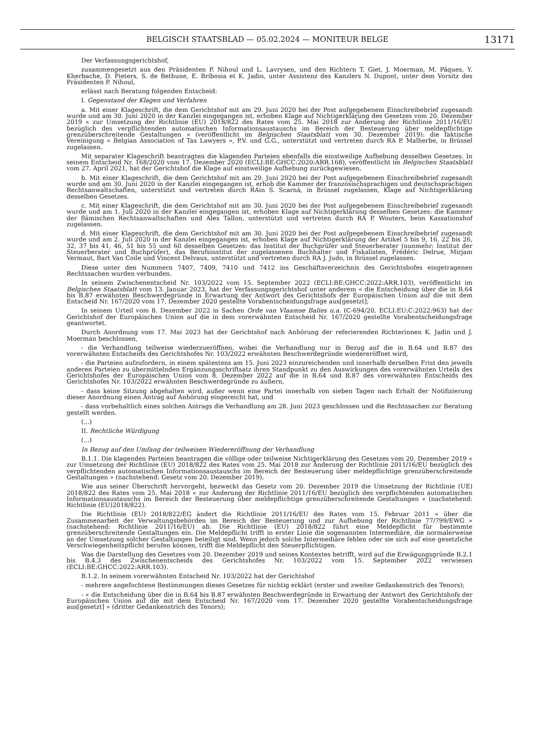BELGISCH STAATSBLAD — 05.02.2024 — MONITEUR BELGE
13171
Der Verfassungsgerichtshof,
zusammengesetzt aus den Präsidenten P. Nihoul und L. Lavrysen, und den Richtern T. Giet, J. Moerman, M. Pâques, Y. Kherbache, D. Pieters, S. de Bethune, E. Bribosia et K. Jadin, unter Assistenz des Kanzlers N. Dupont, unter dem Vorsitz des Präsidenten P. Nihoul,
erlässt nach Beratung folgenden Entscheid:
I. Gegenstand der Klagen und Verfahren
a. Mit einer Klageschrift, die dem Gerichtshof mit am 29. Juni 2020 bei der Post aufgegebenem Einschreibebrief zugesandt wurde und am 30. Juni 2020 in der Kanzlei eingegangen ist, erhoben Klage auf Nichtigerklärung des Gesetzes vom 20. Dezember 2019 « zur Umsetzung der Richtlinie (EU) 2018/822 des Rates vom 25. Mai 2018 zur Änderung der Richtlinie 2011/16/EU bezüglich des verpflichtenden automatischen Informationsaustauschs im Bereich der Besteuerung über meldepflichtige grenzüberschreitende Gestaltungen » (veröffentlicht im Belgischen Staatsblatt vom 30. Dezember 2019): die faktische Vereinigung « Belgian Association of Tax Lawyers », P.V. und G.G., unterstützt und vertreten durch RA P. Malherbe, in Brüssel zugelassen.
Mit separater Klageschrift beantragten die klagenden Parteien ebenfalls die einstweilige Aufhebung desselben Gesetzes. In seinem Entscheid Nr. 168/2020 vom 17. Dezember 2020 (ECLI:BE:GHCC:2020:ARR.168), veröffentlicht im Belgischen Staatsblatt vom 27. April 2021, hat der Gerichtshof die Klage auf einstweilige Aufhebung zurückgewiesen.
b. Mit einer Klageschrift, die dem Gerichtshof mit am 29. Juni 2020 bei der Post aufgegebenem Einschreibebrief zugesandt wurde und am 30. Juni 2020 in der Kanzlei eingegangen ist, erhob die Kammer der französischsprachigen und deutschsprachigen Rechtsanwaltschaften, unterstützt und vertreten durch RAin S. Scarnà, in Brüssel zugelassen, Klage auf Nichtigerklärung desselben Gesetzes.
c. Mit einer Klageschrift, die dem Gerichtshof mit am 30. Juni 2020 bei der Post aufgegebenem Einschreibebrief zugesandt wurde und am 1. Juli 2020 in der Kanzlei eingegangen ist, erhoben Klage auf Nichtigerklärung desselben Gesetzes: die Kammer der flämischen Rechtsanwaltschaften und Alex Tallon, unterstützt und vertreten durch RA P. Wouters, beim Kassationshof zugelassen.
d. Mit einer Klageschrift, die dem Gerichtshof mit am 30. Juni 2020 bei der Post aufgegebenem Einschreibebrief zugesandt wurde und am 2. Juli 2020 in der Kanzlei eingegangen ist, erhoben Klage auf Nichtigerklärung der Artikel 5 bis 9, 16, 22 bis 26, 32, 37 bis 41, 46, 51 bis 55 und 60 desselben Gesetzes: das Institut der Buchprüfer und Steuerberater (nunmehr: Institut der Steuerberater und Buchprüfer), das Berufsinstitut der zugelassenen Buchhalter und Fiskalisten, Frédéric Delrue, Mirjam Vermaut, Bart Van Coile und Vincent Delvaux, unterstützt und vertreten durch RA J. Judo, in Brüssel zugelassen.
Diese unter den Nummern 7407, 7409, 7410 und 7412 ins Geschäftsverzeichnis des Gerichtshofes eingetragenen Rechtssachen wurden verbunden.
In seinem Zwischenentscheid Nr. 103/2022 vom 15. September 2022 (ECLI:BE:GHCC:2022:ARR.103), veröffentlicht im Belgischen Staatsblatt vom 13. Januar 2023, hat der Verfassungsgerichtshof unter anderem « die Entscheidung über die in B.64 bis B.87 erwähnten Beschwerdegründe in Erwartung der Antwort des Gerichtshofs der Europäischen Union auf die mit dem Entscheid Nr. 167/2020 vom 17. Dezember 2020 gestellte Vorabentscheidungsfrage aus[gesetzt];
In seinem Urteil vom 8. Dezember 2022 in Sachen Orde van Vlaamse Balies u.a. (C-694/20, ECLI:EU:C:2022:963) hat der Gerichtshof der Europäischen Union auf die in dem vorerwähnten Entscheid Nr. 167/2020 gestellte Vorabentscheidungsfrage geantwortet.
Durch Anordnung vom 17. Mai 2023 hat der Gerichtshof nach Anhörung der referierenden Richterinnen K. Jadin und J. Moerman beschlossen,
- die Verhandlung teilweise wiederzueröffnen, wobei die Verhandlung nur in Bezug auf die in B.64 und B.87 des vorerwähnten Entscheids des Gerichtshofes Nr. 103/2022 erwähnten Beschwerdegründe wiedereröffnet wird,
- die Parteien aufzufordern, in einem spätestens am 15. Juni 2023 einzureichenden und innerhalb derselben Frist den jeweils anderen Parteien zu übermittelnden Ergänzungsschriftsatz ihren Standpunkt zu den Auswirkungen des vorerwähnten Urteils des Gerichtshofes der Europäischen Union vom 8. Dezember 2022 auf die in B.64 und B.87 des vorerwähnten Entscheids des Gerichtshofes Nr. 103/2022 erwähnten Beschwerdegründe zu äußern,
- dass keine Sitzung abgehalten wird, außer wenn eine Partei innerhalb von sieben Tagen nach Erhalt der Notifizierung dieser Anordnung einen Antrag auf Anhörung eingereicht hat, und
- dass vorbehaltlich eines solchen Antrags die Verhandlung am 28. Juni 2023 geschlossen und die Rechtssachen zur Beratung gestellt werden.
(...)
II. Rechtliche Würdigung
(...)
In Bezug auf den Umfang der teilweisen Wiedereröffnung der Verhandlung
B.1.1. Die klagenden Parteien beantragen die völlige oder teilweise Nichtigerklärung des Gesetzes vom 20. Dezember 2019 « zur Umsetzung der Richtlinie (EU) 2018/822 des Rates vom 25. Mai 2018 zur Änderung der Richtlinie 2011/16/EU bezüglich des verpflichtenden automatischen Informationsaustauschs im Bereich der Besteuerung über meldepflichtige grenzüberschreitende Gestaltungen » (nachstehend: Gesetz vom 20. Dezember 2019).
Wie aus seiner Überschrift hervorgeht, bezweckt das Gesetz vom 20. Dezember 2019 die Umsetzung der Richtlinie (UE) 2018/822 des Rates vom 25. Mai 2018 « zur Änderung der Richtlinie 2011/16/EU bezüglich des verpflichtenden automatischen Informationsaustauschs im Bereich der Besteuerung über meldepflichtige grenzüberschreitende Gestaltungen » (nachstehend: Richtlinie (EU)2018/822).
Die Richtlinie (EU) 2018/822/EG ändert die Richtlinie 2011/16/EU des Rates vom 15. Februar 2011 « über die Zusammenarbeit der Verwaltungsbehörden im Bereich der Besteuerung und zur Aufhebung der Richtlinie 77/799/EWG » (nachstehend: Richtlinie 2011/16/EU) ab. Die Richtlinie (EU) 2018/822 führt eine Meldepflicht für bestimmte grenzüberschreitende Gestaltungen ein. Die Meldepflicht trifft in erster Linie die sogenannten Intermediäre, die normalerweise an der Umsetzung solcher Gestaltungen beteiligt sind. Wenn jedoch solche Intermediäre fehlen oder sie sich auf eine gesetzliche Verschwiegenheitspflicht berufen können, trifft die Meldepflicht den Steuerpflichtigen.
Was die Darstellung des Gesetzes vom 20. Dezember 2019 und seines Kontextes betrifft, wird auf die Erwägungsgründe B.2.1 bis B.4.3 des Zwischenentscheids des Gerichtshofes Nr. 103/2022 vom 15. September 2022 verwiesen (ECLI:BE:GHCC:2022:ARR.103).
B.1.2. In seinem vorerwähnten Entscheid Nr. 103/2022 hat der Gerichtshof
- mehrere angefochtene Bestimmungen dieses Gesetzes für nichtig erklärt (erster und zweiter Gedankenstrich des Tenors);
- « die Entscheidung über die in B.64 bis B.87 erwähnten Beschwerdegründe in Erwartung der Antwort des Gerichtshofs der Europäischen Union auf die mit dem Entscheid Nr. 167/2020 vom 17. Dezember 2020 gestellte Vorabentscheidungsfrage aus[gesetzt] » (dritter Gedankenstrich des Tenors);